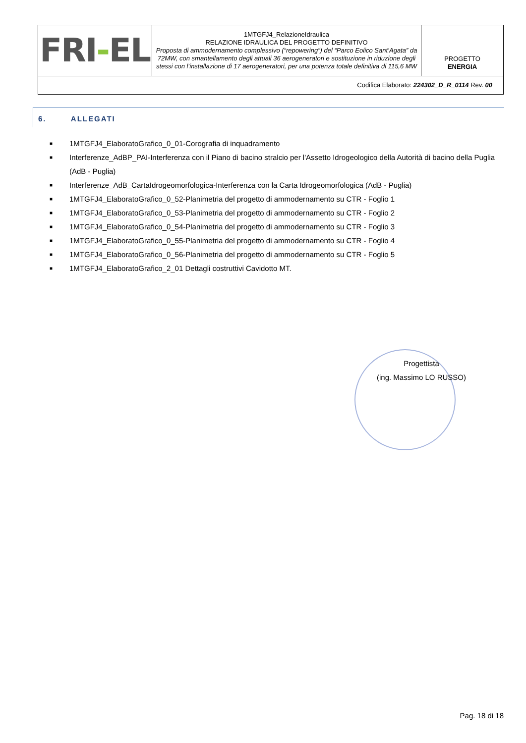| FRI - EL | 1MTGFJ4_RelazioneIdraulica RELAZIONE IDRAULICA DEL PROGETTO DEFINITIVO Proposta di ammodernamento complessivo (“repowering”) del “Parco Eolico Sant’Agata” da 72MW, con smantellamento degli attuali 36 aerogeneratori e sostituzione in riduzione degli stessi con l’installazione di 17 aerogeneratori, per una potenza totale definitiva di 115,6 MW | PROGETTO ENERGIA |
| Codifica Elaborato: 224302_D_R_0114 Rev. 00 | | |
6. ALLEGATI
■ 1MTGFJ4_ElaboratoGrafico_0_01-Corografia di inquadramento
■ Interferenze_AdBP_PAI-Interferenza con il Piano di bacino stralcio per l'Assetto Idrogeologico della Autorità di bacino della Puglia (AdB - Puglia)
■ Interferenze_AdB_CartaIdrogeomorfologica-Interferenza con la Carta Idrogeomorfologica (AdB - Puglia)
■ 1MTGFJ4_ElaboratoGrafico_0_52-Planimetria del progetto di ammodernamento su CTR - Foglio 1
■ 1MTGFJ4_ElaboratoGrafico_0_53-Planimetria del progetto di ammodernamento su CTR - Foglio 2
■ 1MTGFJ4_ElaboratoGrafico_0_54-Planimetria del progetto di ammodernamento su CTR - Foglio 3
■ 1MTGFJ4_ElaboratoGrafico_0_55-Planimetria del progetto di ammodernamento su CTR - Foglio 4
■ 1MTGFJ4_ElaboratoGrafico_0_56-Planimetria del progetto di ammodernamento su CTR - Foglio 5
■ 1MTGFJ4_ElaboratoGrafico_2_01 Dettagli costruttivi Cavidotto MT.
Progettista
(ing. Massimo LO RUSSO)
Pag. 18 di 18